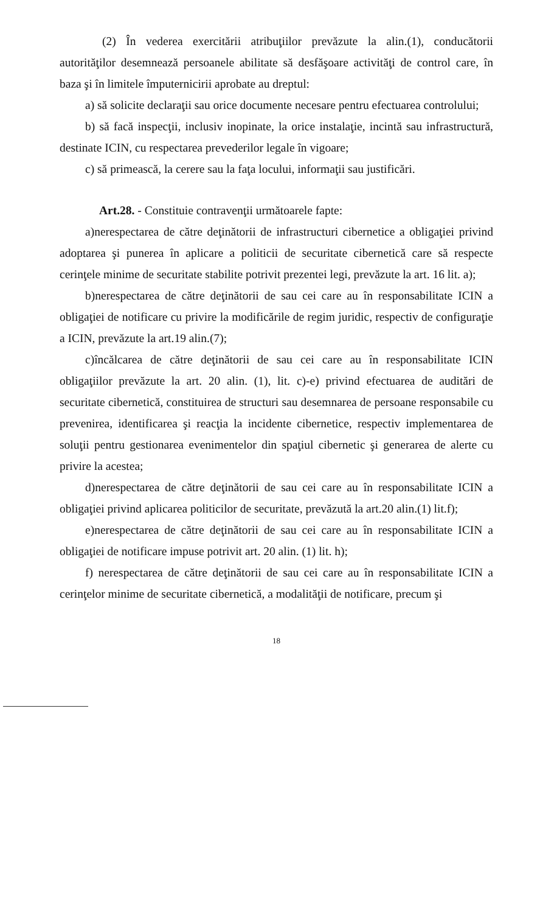(2) În vederea exercitării atribuţiilor prevăzute la alin.(1), conducătorii autorităţilor desemnează persoanele abilitate să desfăşoare activităţi de control care, în baza şi în limitele împuternicirii aprobate au dreptul:
a) să solicite declaraţii sau orice documente necesare pentru efectuarea controlului;
b) să facă inspecţii, inclusiv inopinate, la orice instalaţie, incintă sau infrastructură, destinate ICIN, cu respectarea prevederilor legale în vigoare;
c) să primească, la cerere sau la faţa locului, informaţii sau justificări.
Art.28. - Constituie contravenţii următoarele fapte:
a)nerespectarea de către deţinătorii de infrastructuri cibernetice a obligaţiei privind adoptarea şi punerea în aplicare a politicii de securitate cibernetică care să respecte cerinţele minime de securitate stabilite potrivit prezentei legi, prevăzute la art. 16 lit. a);
b)nerespectarea de către deţinătorii de sau cei care au în responsabilitate ICIN a obligaţiei de notificare cu privire la modificările de regim juridic, respectiv de configuraţie a ICIN, prevăzute la art.19 alin.(7);
c)încălcarea de către deţinătorii de sau cei care au în responsabilitate ICIN obligaţiilor prevăzute la art. 20 alin. (1), lit. c)-e) privind efectuarea de auditări de securitate cibernetică, constituirea de structuri sau desemnarea de persoane responsabile cu prevenirea, identificarea şi reacţia la incidente cibernetice, respectiv implementarea de soluţii pentru gestionarea evenimentelor din spaţiul cibernetic şi generarea de alerte cu privire la acestea;
d)nerespectarea de către deţinătorii de sau cei care au în responsabilitate ICIN a obligaţiei privind aplicarea politicilor de securitate, prevăzută la art.20 alin.(1) lit.f);
e)nerespectarea de către deţinătorii de sau cei care au în responsabilitate ICIN a obligaţiei de notificare impuse potrivit art. 20 alin. (1) lit. h);
f) nerespectarea de către deţinătorii de sau cei care au în responsabilitate ICIN a cerinţelor minime de securitate cibernetică, a modalităţii de notificare, precum şi
18